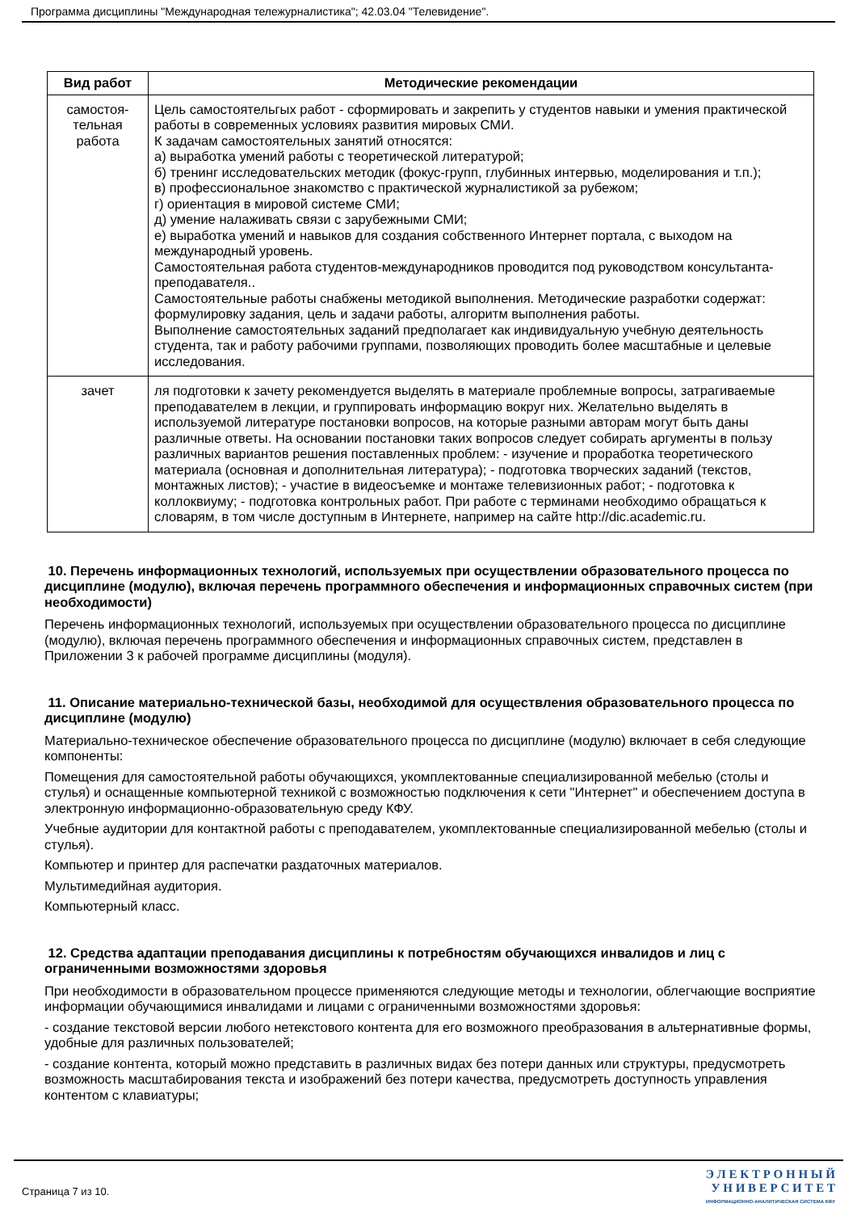Программа дисциплины "Международная тележурналистика"; 42.03.04 "Телевидение".
| Вид работ | Методические рекомендации |
| --- | --- |
| самостоя- тельная работа | Цель самостоятельгых работ - сформировать и закрепить у студентов навыки и умения практической работы в современных условиях развития мировых СМИ. К задачам самостоятельных занятий относятся: а) выработка умений работы с теоретической литературой; б) тренинг исследовательских методик (фокус-групп, глубинных интервью, моделирования и т.п.); в) профессиональное знакомство с практической журналистикой за рубежом; г) ориентация в мировой системе СМИ; д) умение налаживать связи с зарубежными СМИ; е) выработка умений и навыков для создания собственного Интернет портала, с выходом на международный уровень. Самостоятельная работа студентов-международников проводится под руководством консультанта-преподавателя.. Самостоятельные работы снабжены методикой выполнения. Методические разработки содержат: формулировку задания, цель и задачи работы, алгоритм выполнения работы. Выполнение самостоятельных заданий предполагает как индивидуальную учебную деятельность студента, так и работу рабочими группами, позволяющих проводить более масштабные и целевые исследования. |
| зачет | ля подготовки к зачету рекомендуется выделять в материале проблемные вопросы, затрагиваемые преподавателем в лекции, и группировать информацию вокруг них. Желательно выделять в используемой литературе постановки вопросов, на которые разными авторам могут быть даны различные ответы. На основании постановки таких вопросов следует собирать аргументы в пользу различных вариантов решения поставленных проблем: - изучение и проработка теоретического материала (основная и дополнительная литература); - подготовка творческих заданий (текстов, монтажных листов); - участие в видеосъемке и монтаже телевизионных работ; - подготовка к коллоквиуму; - подготовка контрольных работ. При работе с терминами необходимо обращаться к словарям, в том числе доступным в Интернете, например на сайте http://dic.academic.ru. |
10. Перечень информационных технологий, используемых при осуществлении образовательного процесса по дисциплине (модулю), включая перечень программного обеспечения и информационных справочных систем (при необходимости)
Перечень информационных технологий, используемых при осуществлении образовательного процесса по дисциплине (модулю), включая перечень программного обеспечения и информационных справочных систем, представлен в Приложении 3 к рабочей программе дисциплины (модуля).
11. Описание материально-технической базы, необходимой для осуществления образовательного процесса по дисциплине (модулю)
Материально-техническое обеспечение образовательного процесса по дисциплине (модулю) включает в себя следующие компоненты:
Помещения для самостоятельной работы обучающихся, укомплектованные специализированной мебелью (столы и стулья) и оснащенные компьютерной техникой с возможностью подключения к сети "Интернет" и обеспечением доступа в электронную информационно-образовательную среду КФУ.
Учебные аудитории для контактной работы с преподавателем, укомплектованные специализированной мебелью (столы и стулья).
Компьютер и принтер для распечатки раздаточных материалов.
Мультимедийная аудитория.
Компьютерный класс.
12. Средства адаптации преподавания дисциплины к потребностям обучающихся инвалидов и лиц с ограниченными возможностями здоровья
При необходимости в образовательном процессе применяются следующие методы и технологии, облегчающие восприятие информации обучающимися инвалидами и лицами с ограниченными возможностями здоровья:
- создание текстовой версии любого нетекстового контента для его возможного преобразования в альтернативные формы, удобные для различных пользователей;
- создание контента, который можно представить в различных видах без потери данных или структуры, предусмотреть возможность масштабирования текста и изображений без потери качества, предусмотреть доступность управления контентом с клавиатуры;
Страница 7 из 10.
Э Л Е К Т Р О Н Н Ы Й
У Н И В Е Р С И Т Е Т
ИНФОРМАЦИОННО-АНАЛИТИЧЕСКАЯ СИСТЕМА КФУ